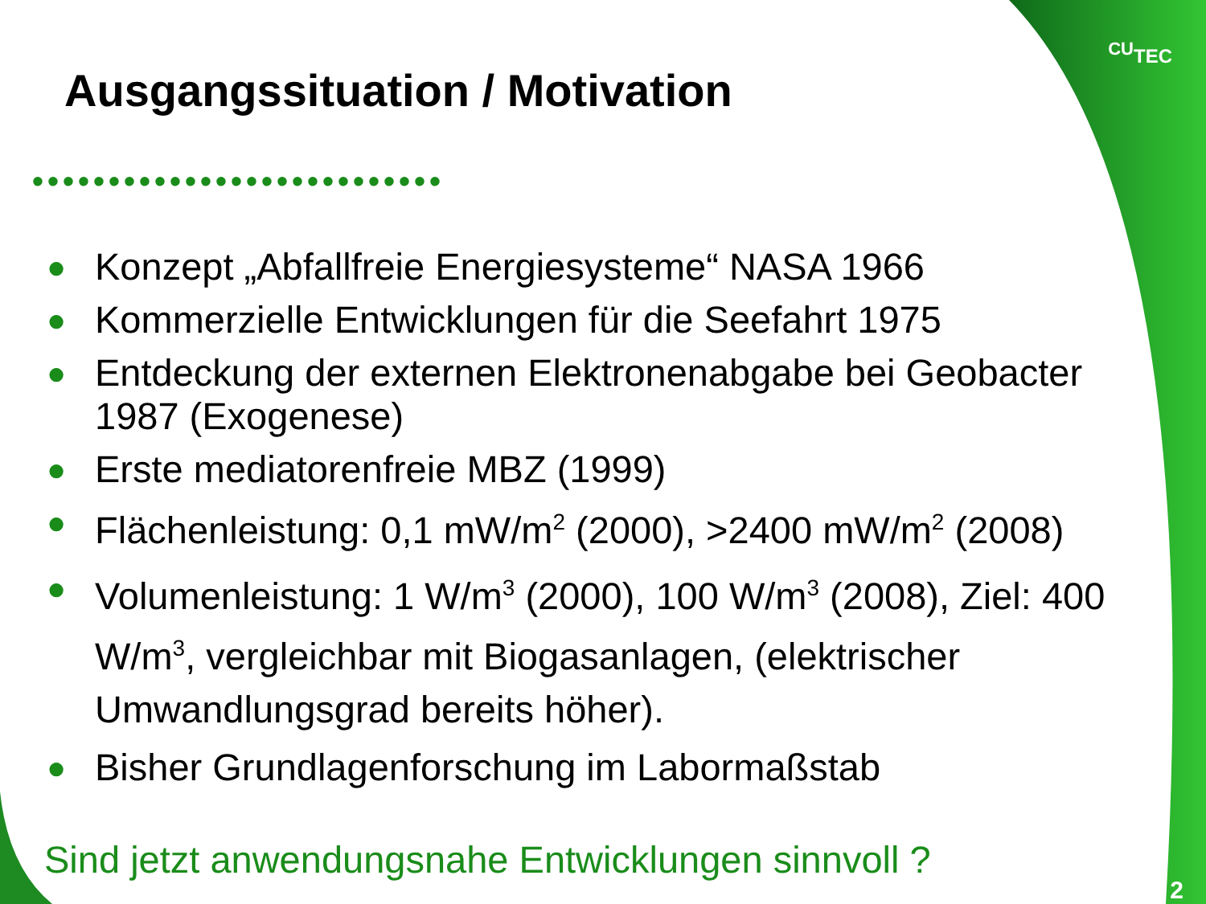CUTEC
Ausgangssituation / Motivation
•••••••••••••••••••••••••••
● Konzept „Abfallfreie Energiesysteme“ NASA 1966
● Kommerzielle Entwicklungen für die Seefahrt 1975
● Entdeckung der externen Elektronenabgabe bei Geobacter 1987 (Exogenese)
● Erste mediatorenfreie MBZ (1999)
● Flächenleistung: 0,1 mW/m<sup>2</sup> (2000), >2400 mW/m<sup>2</sup> (2008)
● Volumenleistung: 1 W/m<sup>3</sup> (2000), 100 W/m<sup>3</sup> (2008), Ziel: 400 W/m<sup>3</sup>, vergleichbar mit Biogasanlagen, (elektrischer Umwandlungsgrad bereits höher).
● Bisher Grundlagenforschung im Labormaßstab
Sind jetzt anwendungsnahe Entwicklungen sinnvoll ?
2